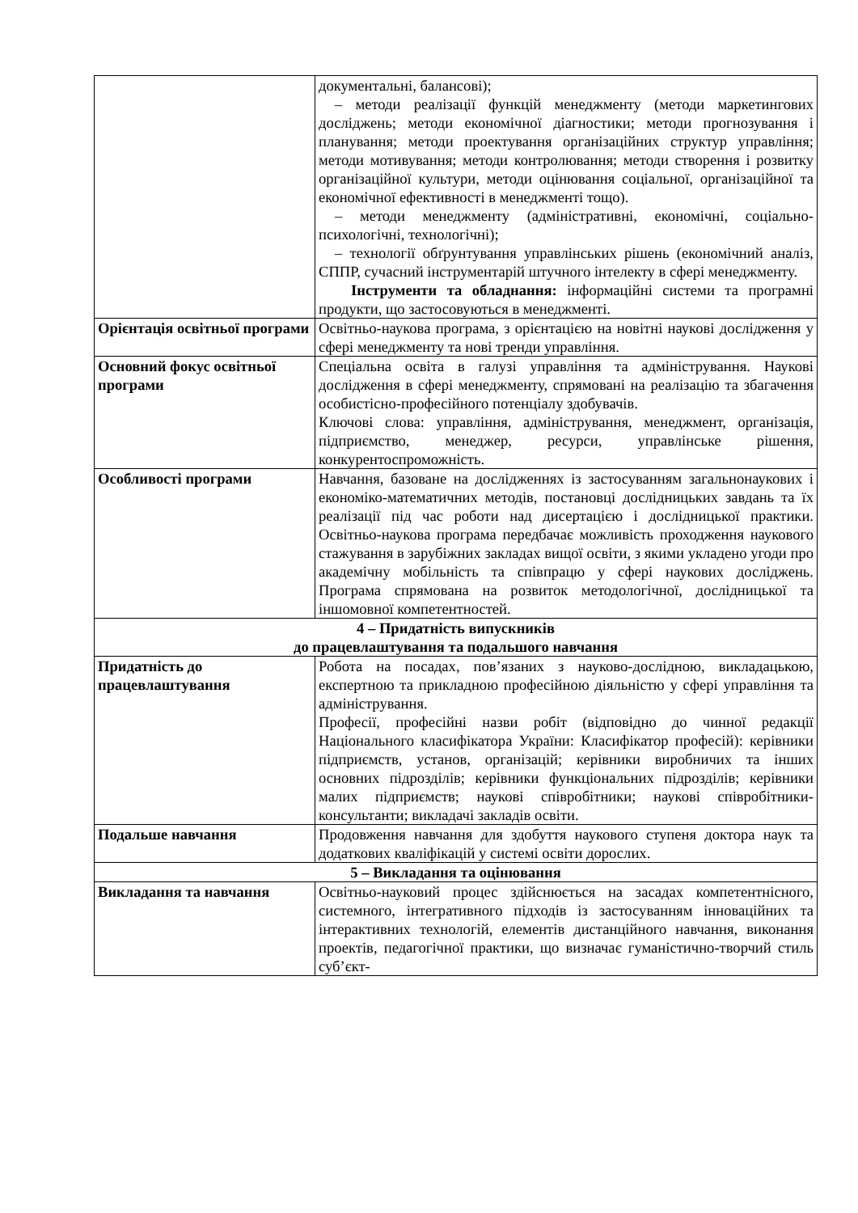| | документальні, балансові); – методи реалізації функцій менеджменту (методи маркетингових досліджень; методи економічної діагностики; методи прогнозування і планування; методи проектування організаційних структур управління; методи мотивування; методи контролювання; методи створення і розвитку організаційної культури, методи оцінювання соціальної, організаційної та економічної ефективності в менеджменті тощо). – методи менеджменту (адміністративні, економічні, соціально-психологічні, технологічні); – технології обґрунтування управлінських рішень (економічний аналіз, СППР, сучасний інструментарій штучного інтелекту в сфері менеджменту. Інструменти та обладнання: інформаційні системи та програмні продукти, що застосовуються в менеджменті. |
| Орієнтація освітньої програми | Освітньо-наукова програма, з орієнтацією на новітні наукові дослідження у сфері менеджменту та нові тренди управління. |
| Основний фокус освітньої програми | Спеціальна освіта в галузі управління та адміністрування. Наукові дослідження в сфері менеджменту, спрямовані на реалізацію та збагачення особистісно-професійного потенціалу здобувачів. Ключові слова: управління, адміністрування, менеджмент, організація, підприємство, менеджер, ресурси, управлінське рішення, конкурентоспроможність. |
| Особливості програми | Навчання, базоване на дослідженнях із застосуванням загальнонаукових і економіко-математичних методів, постановці дослідницьких завдань та їх реалізації під час роботи над дисертацією і дослідницької практики. Освітньо-наукова програма передбачає можливість проходження наукового стажування в зарубіжних закладах вищої освіти, з якими укладено угоди про академічну мобільність та співпрацю у сфері наукових досліджень. Програма спрямована на розвиток методологічної, дослідницької та іншомовної компетентностей. |
| 4 – Придатність випускників до працевлаштування та подальшого навчання | |
| Придатність до працевлаштування | Робота на посадах, пов’язаних з науково-дослідною, викладацькою, експертною та прикладною професійною діяльністю у сфері управління та адміністрування. Професії, професійні назви робіт (відповідно до чинної редакції Національного класифікатора України: Класифікатор професій): керівники підприємств, установ, організацій; керівники виробничих та інших основних підрозділів; керівники функціональних підрозділів; керівники малих підприємств; наукові співробітники; наукові співробітники-консультанти; викладачі закладів освіти. |
| Подальше навчання | Продовження навчання для здобуття наукового ступеня доктора наук та додаткових кваліфікацій у системі освіти дорослих. |
| 5 – Викладання та оцінювання | |
| Викладання та навчання | Освітньо-науковий процес здійснюється на засадах компетентнісного, системного, інтегративного підходів із застосуванням інноваційних та інтерактивних технологій, елементів дистанційного навчання, виконання проектів, педагогічної практики, що визначає гуманістично-творчий стиль суб’єкт- |